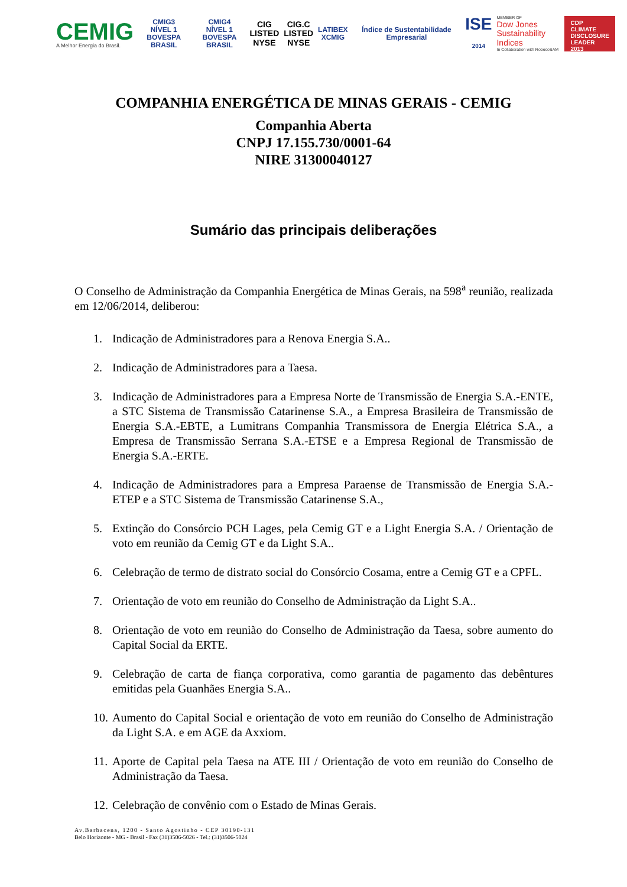CEMIG
A Melhor Energia do Brasil.
CMIG3
NÍVEL 1
BOVESPA BRASIL
CMIG4
NÍVEL 1
BOVESPA BRASIL
CIG
LISTED
NYSE
CIG.C
LISTED
NYSE
LATIBEX
XCMIG
Índice de Sustentabilidade Empresarial
ISE
2014
MEMBER OF
Dow Jones
Sustainability Indices
In Collaboration with RobecoSAM
CDP
CLIMATE
DISCLOSURE
LEADER 2013
COMPANHIA ENERGÉTICA DE MINAS GERAIS - CEMIG
Companhia Aberta
CNPJ 17.155.730/0001-64
NIRE 31300040127
Sumário das principais deliberações
O Conselho de Administração da Companhia Energética de Minas Gerais, na 598<sup>a</sup> reunião, realizada em 12/06/2014, deliberou:
1. Indicação de Administradores para a Renova Energia S.A..
2. Indicação de Administradores para a Taesa.
3. Indicação de Administradores para a Empresa Norte de Transmissão de Energia S.A.-ENTE, a STC Sistema de Transmissão Catarinense S.A., a Empresa Brasileira de Transmissão de Energia S.A.-EBTE, a Lumitrans Companhia Transmissora de Energia Elétrica S.A., a Empresa de Transmissão Serrana S.A.-ETSE e a Empresa Regional de Transmissão de Energia S.A.-ERTE.
4. Indicação de Administradores para a Empresa Paraense de Transmissão de Energia S.A.-ETEP e a STC Sistema de Transmissão Catarinense S.A.,
5. Extinção do Consórcio PCH Lages, pela Cemig GT e a Light Energia S.A. / Orientação de voto em reunião da Cemig GT e da Light S.A..
6. Celebração de termo de distrato social do Consórcio Cosama, entre a Cemig GT e a CPFL.
7. Orientação de voto em reunião do Conselho de Administração da Light S.A..
8. Orientação de voto em reunião do Conselho de Administração da Taesa, sobre aumento do Capital Social da ERTE.
9. Celebração de carta de fiança corporativa, como garantia de pagamento das debêntures emitidas pela Guanhães Energia S.A..
10. Aumento do Capital Social e orientação de voto em reunião do Conselho de Administração da Light S.A. e em AGE da Axxiom.
11. Aporte de Capital pela Taesa na ATE III / Orientação de voto em reunião do Conselho de Administração da Taesa.
12. Celebração de convênio com o Estado de Minas Gerais.
Av.Barbacena, 1200 - Santo Agostinho - CEP 30190-131
Belo Horizonte - MG - Brasil - Fax (31)3506-5026 - Tel.: (31)3506-5024